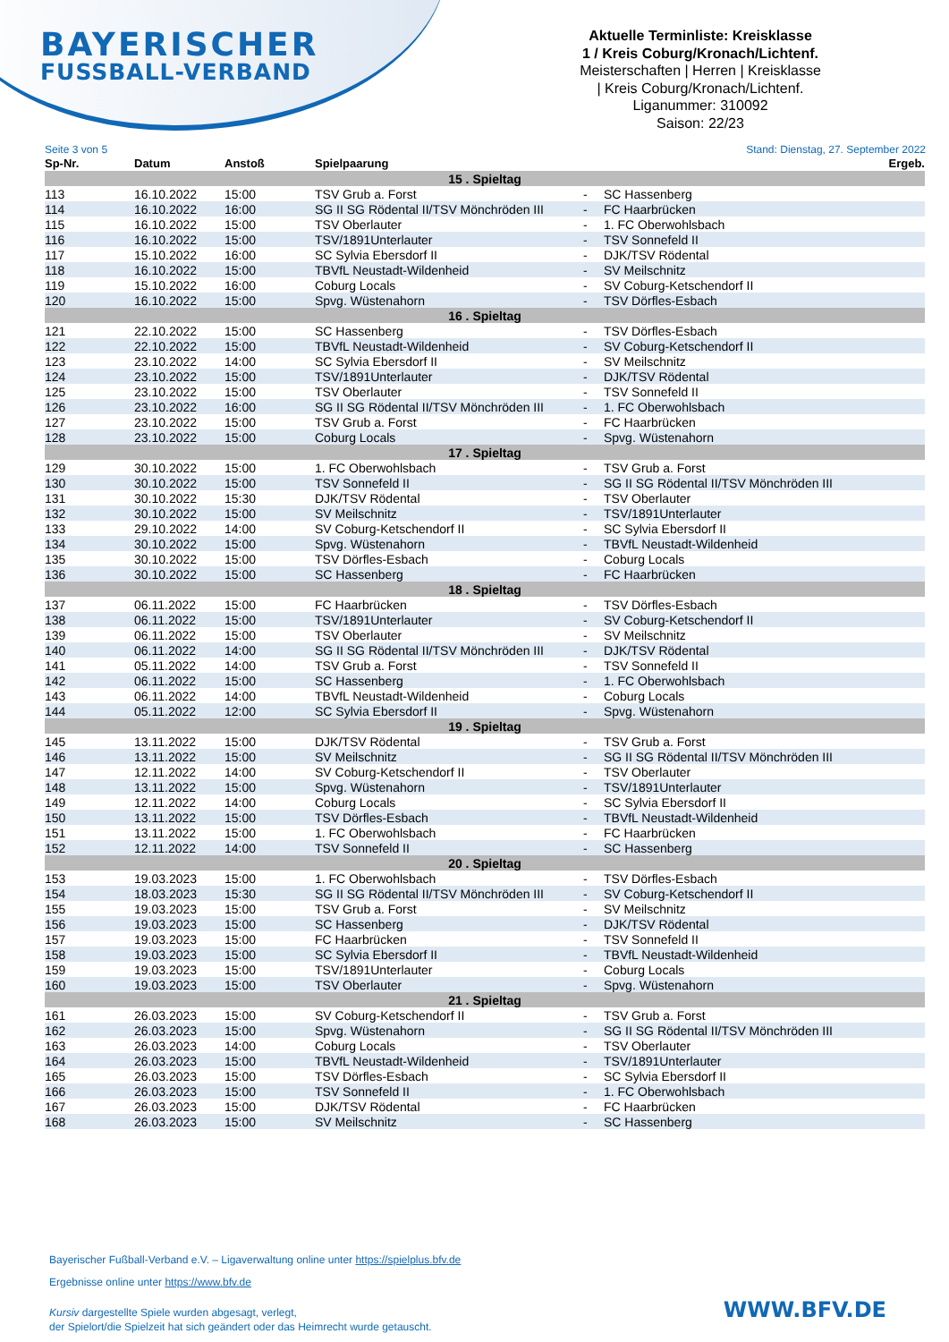BAYERISCHER
FUSSBALL-VERBAND
Aktuelle Terminliste: Kreisklasse
1 / Kreis Coburg/Kronach/Lichtenf.
Meisterschaften | Herren | Kreisklasse
| Kreis Coburg/Kronach/Lichtenf.
Liganummer: 310092
Saison: 22/23
Seite 3 von 5 Stand: Dienstag, 27. September 2022
| Sp-Nr. | Datum | Anstoß | Spielpaarung | | | Ergeb. |
| --- | --- | --- | --- | --- | --- | --- |
| 15 . Spieltag | | | | | | |
| 113 | 16.10.2022 | 15:00 | TSV Grub a. Forst | - | SC Hassenberg | |
| 114 | 16.10.2022 | 16:00 | SG II SG Rödental II/TSV Mönchröden III | - | FC Haarbrücken | |
| 115 | 16.10.2022 | 15:00 | TSV Oberlauter | - | 1. FC Oberwohlsbach | |
| 116 | 16.10.2022 | 15:00 | TSV/1891Unterlauter | - | TSV Sonnefeld II | |
| 117 | 15.10.2022 | 16:00 | SC Sylvia Ebersdorf II | - | DJK/TSV Rödental | |
| 118 | 16.10.2022 | 15:00 | TBVfL Neustadt-Wildenheid | - | SV Meilschnitz | |
| 119 | 15.10.2022 | 16:00 | Coburg Locals | - | SV Coburg-Ketschendorf II | |
| 120 | 16.10.2022 | 15:00 | Spvg. Wüstenahorn | - | TSV Dörfles-Esbach | |
| 16 . Spieltag | | | | | | |
| 121 | 22.10.2022 | 15:00 | SC Hassenberg | - | TSV Dörfles-Esbach | |
| 122 | 22.10.2022 | 15:00 | TBVfL Neustadt-Wildenheid | - | SV Coburg-Ketschendorf II | |
| 123 | 23.10.2022 | 14:00 | SC Sylvia Ebersdorf II | - | SV Meilschnitz | |
| 124 | 23.10.2022 | 15:00 | TSV/1891Unterlauter | - | DJK/TSV Rödental | |
| 125 | 23.10.2022 | 15:00 | TSV Oberlauter | - | TSV Sonnefeld II | |
| 126 | 23.10.2022 | 16:00 | SG II SG Rödental II/TSV Mönchröden III | - | 1. FC Oberwohlsbach | |
| 127 | 23.10.2022 | 15:00 | TSV Grub a. Forst | - | FC Haarbrücken | |
| 128 | 23.10.2022 | 15:00 | Coburg Locals | - | Spvg. Wüstenahorn | |
| 17 . Spieltag | | | | | | |
| 129 | 30.10.2022 | 15:00 | 1. FC Oberwohlsbach | - | TSV Grub a. Forst | |
| 130 | 30.10.2022 | 15:00 | TSV Sonnefeld II | - | SG II SG Rödental II/TSV Mönchröden III | |
| 131 | 30.10.2022 | 15:30 | DJK/TSV Rödental | - | TSV Oberlauter | |
| 132 | 30.10.2022 | 15:00 | SV Meilschnitz | - | TSV/1891Unterlauter | |
| 133 | 29.10.2022 | 14:00 | SV Coburg-Ketschendorf II | - | SC Sylvia Ebersdorf II | |
| 134 | 30.10.2022 | 15:00 | Spvg. Wüstenahorn | - | TBVfL Neustadt-Wildenheid | |
| 135 | 30.10.2022 | 15:00 | TSV Dörfles-Esbach | - | Coburg Locals | |
| 136 | 30.10.2022 | 15:00 | SC Hassenberg | - | FC Haarbrücken | |
| 18 . Spieltag | | | | | | |
| 137 | 06.11.2022 | 15:00 | FC Haarbrücken | - | TSV Dörfles-Esbach | |
| 138 | 06.11.2022 | 15:00 | TSV/1891Unterlauter | - | SV Coburg-Ketschendorf II | |
| 139 | 06.11.2022 | 15:00 | TSV Oberlauter | - | SV Meilschnitz | |
| 140 | 06.11.2022 | 14:00 | SG II SG Rödental II/TSV Mönchröden III | - | DJK/TSV Rödental | |
| 141 | 05.11.2022 | 14:00 | TSV Grub a. Forst | - | TSV Sonnefeld II | |
| 142 | 06.11.2022 | 15:00 | SC Hassenberg | - | 1. FC Oberwohlsbach | |
| 143 | 06.11.2022 | 14:00 | TBVfL Neustadt-Wildenheid | - | Coburg Locals | |
| 144 | 05.11.2022 | 12:00 | SC Sylvia Ebersdorf II | - | Spvg. Wüstenahorn | |
| 19 . Spieltag | | | | | | |
| 145 | 13.11.2022 | 15:00 | DJK/TSV Rödental | - | TSV Grub a. Forst | |
| 146 | 13.11.2022 | 15:00 | SV Meilschnitz | - | SG II SG Rödental II/TSV Mönchröden III | |
| 147 | 12.11.2022 | 14:00 | SV Coburg-Ketschendorf II | - | TSV Oberlauter | |
| 148 | 13.11.2022 | 15:00 | Spvg. Wüstenahorn | - | TSV/1891Unterlauter | |
| 149 | 12.11.2022 | 14:00 | Coburg Locals | - | SC Sylvia Ebersdorf II | |
| 150 | 13.11.2022 | 15:00 | TSV Dörfles-Esbach | - | TBVfL Neustadt-Wildenheid | |
| 151 | 13.11.2022 | 15:00 | 1. FC Oberwohlsbach | - | FC Haarbrücken | |
| 152 | 12.11.2022 | 14:00 | TSV Sonnefeld II | - | SC Hassenberg | |
| 20 . Spieltag | | | | | | |
| 153 | 19.03.2023 | 15:00 | 1. FC Oberwohlsbach | - | TSV Dörfles-Esbach | |
| 154 | 18.03.2023 | 15:30 | SG II SG Rödental II/TSV Mönchröden III | - | SV Coburg-Ketschendorf II | |
| 155 | 19.03.2023 | 15:00 | TSV Grub a. Forst | - | SV Meilschnitz | |
| 156 | 19.03.2023 | 15:00 | SC Hassenberg | - | DJK/TSV Rödental | |
| 157 | 19.03.2023 | 15:00 | FC Haarbrücken | - | TSV Sonnefeld II | |
| 158 | 19.03.2023 | 15:00 | SC Sylvia Ebersdorf II | - | TBVfL Neustadt-Wildenheid | |
| 159 | 19.03.2023 | 15:00 | TSV/1891Unterlauter | - | Coburg Locals | |
| 160 | 19.03.2023 | 15:00 | TSV Oberlauter | - | Spvg. Wüstenahorn | |
| 21 . Spieltag | | | | | | |
| 161 | 26.03.2023 | 15:00 | SV Coburg-Ketschendorf II | - | TSV Grub a. Forst | |
| 162 | 26.03.2023 | 15:00 | Spvg. Wüstenahorn | - | SG II SG Rödental II/TSV Mönchröden III | |
| 163 | 26.03.2023 | 14:00 | Coburg Locals | - | TSV Oberlauter | |
| 164 | 26.03.2023 | 15:00 | TBVfL Neustadt-Wildenheid | - | TSV/1891Unterlauter | |
| 165 | 26.03.2023 | 15:00 | TSV Dörfles-Esbach | - | SC Sylvia Ebersdorf II | |
| 166 | 26.03.2023 | 15:00 | TSV Sonnefeld II | - | 1. FC Oberwohlsbach | |
| 167 | 26.03.2023 | 15:00 | DJK/TSV Rödental | - | FC Haarbrücken | |
| 168 | 26.03.2023 | 15:00 | SV Meilschnitz | - | SC Hassenberg | |
Bayerischer Fußball-Verband e.V. – Ligaverwaltung online unter https://spielplus.bfv.de
Ergebnisse online unter https://www.bfv.de
Kursiv dargestellte Spiele wurden abgesagt, verlegt,
der Spielort/die Spielzeit hat sich geändert oder das Heimrecht wurde getauscht.
WWW.BFV.DE